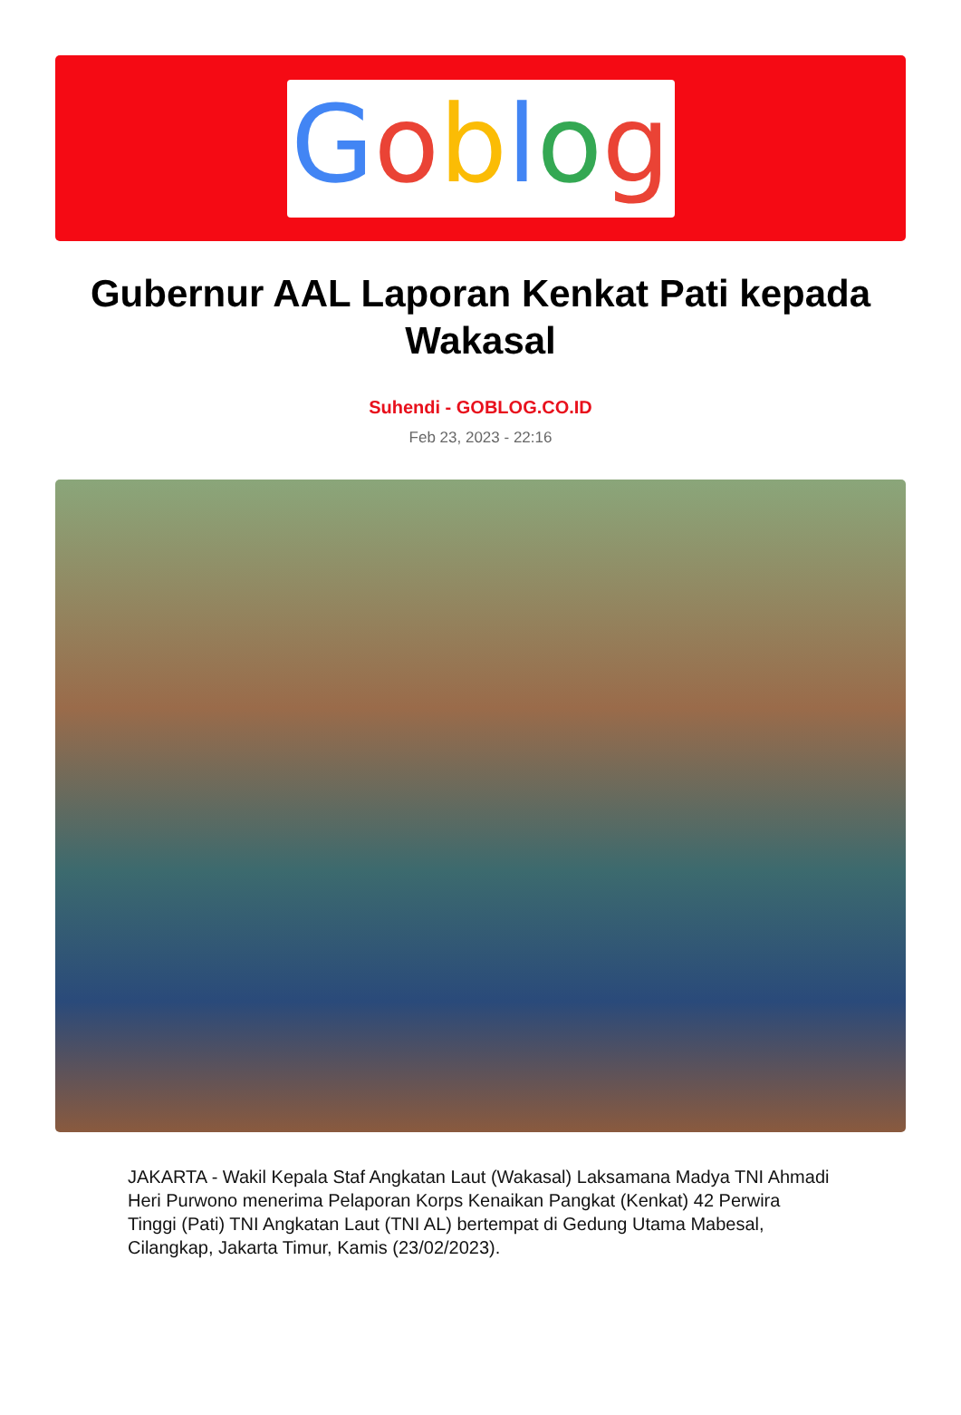Goblog
Gubernur AAL Laporan Kenkat Pati kepada Wakasal
Suhendi - GOBLOG.CO.ID
Feb 23, 2023 - 22:16
JAKARTA - Wakil Kepala Staf Angkatan Laut (Wakasal) Laksamana Madya TNI Ahmadi Heri Purwono menerima Pelaporan Korps Kenaikan Pangkat (Kenkat) 42 Perwira Tinggi (Pati) TNI Angkatan Laut (TNI AL) bertempat di Gedung Utama Mabesal, Cilangkap, Jakarta Timur, Kamis (23/02/2023).